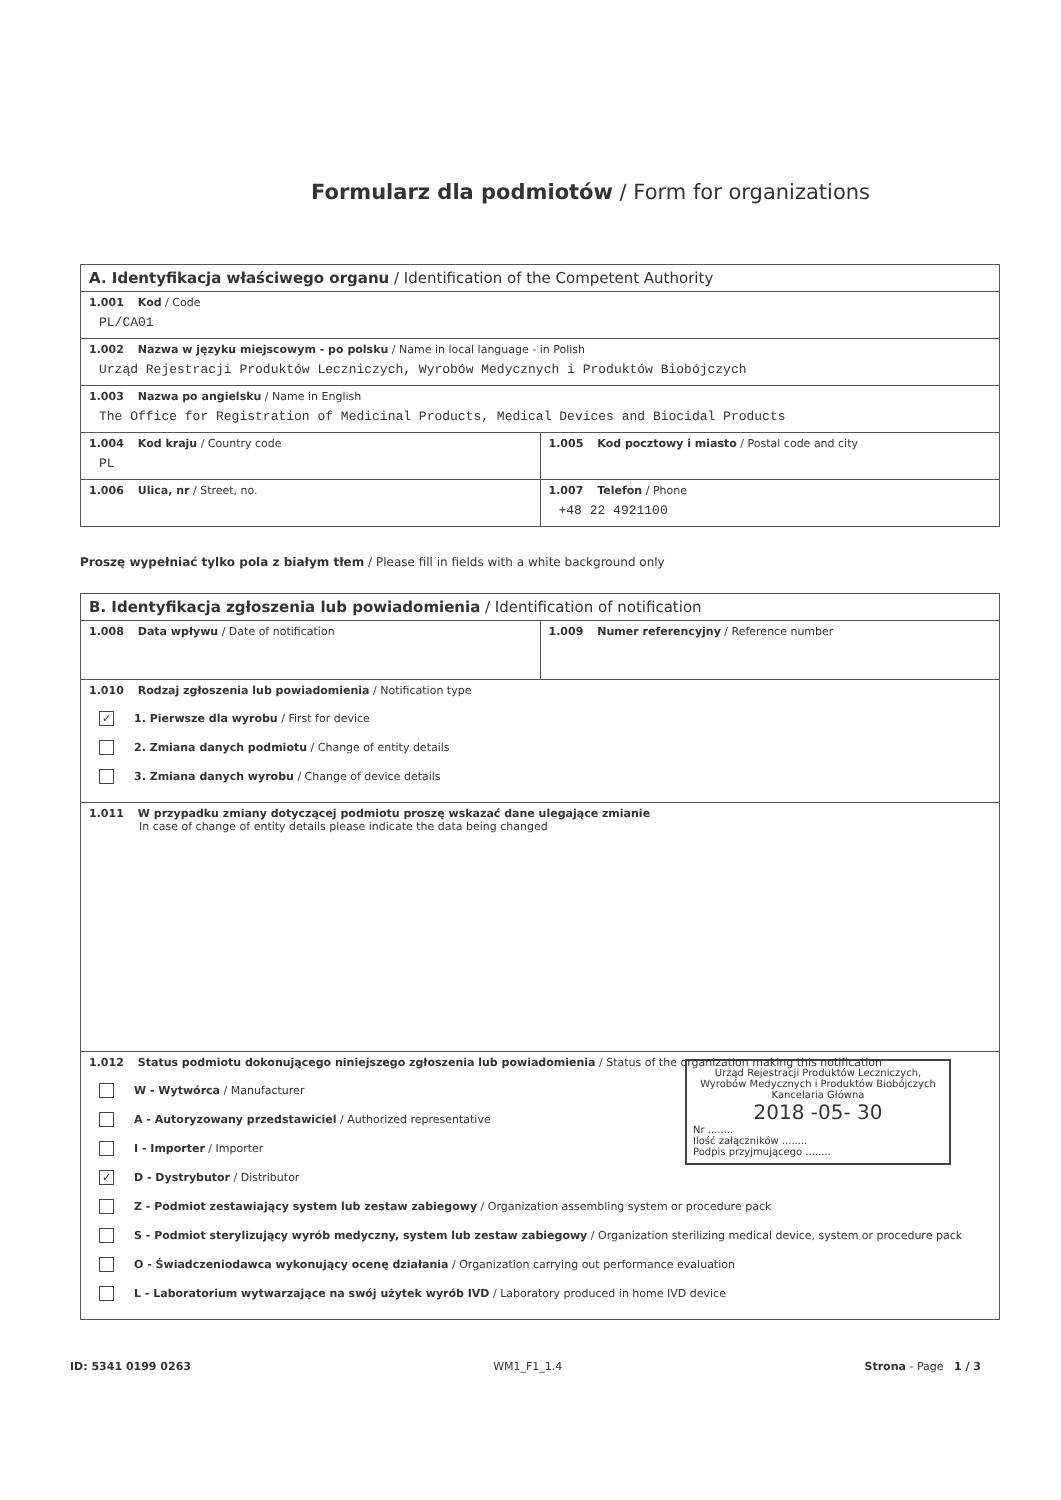Formularz dla podmiotów / Form for organizations
| A. Identyfikacja właściwego organu / Identification of the Competent Authority | |
| 1.001 Kod / Code PL/CA01 | |
| 1.002 Nazwa w języku miejscowym - po polsku / Name in local language - in Polish Urząd Rejestracji Produktów Leczniczych, Wyrobów Medycznych i Produktów Biobójczych | |
| 1.003 Nazwa po angielsku / Name in English The Office for Registration of Medicinal Products, Medical Devices and Biocidal Products | |
| 1.004 Kod kraju / Country code PL | 1.005 Kod pocztowy i miasto / Postal code and city |
| 1.006 Ulica, nr / Street, no. | 1.007 Telefon / Phone +48 22 4921100 |
Proszę wypełniać tylko pola z białym tłem / Please fill in fields with a white background only
| B. Identyfikacja zgłoszenia lub powiadomienia / Identification of notification | |
| 1.008 Data wpływu / Date of notification | 1.009 Numer referencyjny / Reference number |
| 1.010 Rodzaj zgłoszenia lub powiadomienia / Notification type ✓ 1. Pierwsze dla wyrobu / First for device 2. Zmiana danych podmiotu / Change of entity details 3. Zmiana danych wyrobu / Change of device details | |
| 1.011 W przypadku zmiany dotyczącej podmiotu proszę wskazać dane ulegające zmianie In case of change of entity details please indicate the data being changed | |
| 1.012 Status podmiotu dokonującego niniejszego zgłoszenia lub powiadomienia / Status of the organization making this notification Urząd Rejestracji Produktów Leczniczych, Wyrobów Medycznych i Produktów Biobójczych Kancelaria Główna 2018 -05- 30 Nr ........ Ilość załączników ........ Podpis przyjmującego ........ W - Wytwórca / Manufacturer A - Autoryzowany przedstawiciel / Authorized representative I - Importer / Importer ✓ D - Dystrybutor / Distributor Z - Podmiot zestawiający system lub zestaw zabiegowy / Organization assembling system or procedure pack S - Podmiot sterylizujący wyrób medyczny, system lub zestaw zabiegowy / Organization sterilizing medical device, system or procedure pack O - Świadczeniodawca wykonujący ocenę działania / Organization carrying out performance evaluation L - Laboratorium wytwarzające na swój użytek wyrób IVD / Laboratory produced in home IVD device | |
ID: 5341 0199 0263 WM1_F1_1.4 Strona - Page 1 / 3